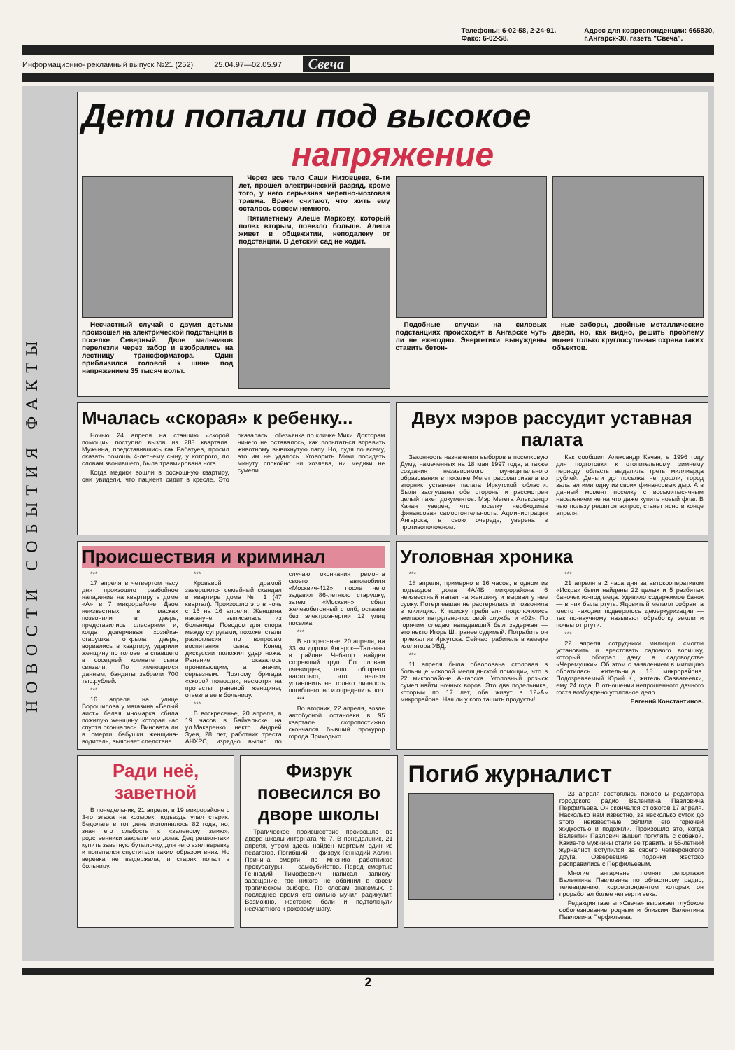Телефоны: 6-02-58, 2-24-91.
Факс: 6-02-58.
Адрес для корреспонденции: 665830,
г.Ангарск-30, газета "Свеча".
Информационно- рекламный выпуск №21 (252) 25.04.97—02.05.97 Свеча
НОВОСТИ СОБЫТИЯ ФАКТЫ
Дети попали под высокое
напряжение
Несчастный случай с двумя детьми произошел на электрической подстанции в поселке Северный. Двое мальчиков перелезли через забор и взобрались на лестницу трансформатора. Один приблизился головой к шине под напряжением 35 тысяч вольт.
Через все тело Саши Низовцева, 6-ти лет, прошел электрический разряд, кроме того, у него серьезная черепно-мозговая травма. Врачи считают, что жить ему осталось совсем немного.
Пятилетнему Алеше Маркову, который полез вторым, повезло больше. Алеша живет в общежитии, неподалеку от подстанции. В детский сад не ходит.
Подобные случаи на силовых подстанциях происходят в Ангарске чуть ли не ежегодно. Энергетики вынуждены ставить бетон-
ные заборы, двойные металлические двери, но, как видно, решить проблему может только круглосуточная охрана таких объектов.
Мчалась «скорая» к ребенку...
Ночью 24 апреля на станцию «скорой помощи» поступил вызов из 283 квартала. Мужчина, представившись как Рабатуев, просил оказать помощь 4-летнему сыну, у которого, по словам звонившего, была травмирована нога.
Когда медики вошли в роскошную квартиру, они увидели, что пациент сидит в кресле. Это оказалась... обезьянка по кличке Мики. Докторам ничего не оставалось, как попытаться вправить животному вывихнутую лапу. Но, судя по всему, это им не удалось. Уговорить Мики посидеть минуту спокойно ни хозяева, ни медики не сумели.
Двух мэров рассудит уставная палата
Законность назначения выборов в поселковую Думу, намеченных на 18 мая 1997 года, а также создания независимого муниципального образования в поселке Мегет рассматривала во вторник уставная палата Иркутской области. Были заслушаны обе стороны и рассмотрен целый пакет документов. Мэр Мегета Александр Качан уверен, что поселку необходима финансовая самостоятельность. Администрация Ангарска, в свою очередь, уверена в противоположном.
Как сообщил Александр Качан, в 1996 году для подготовки к отопительному зимнему периоду область выделила треть миллиарда рублей. Деньги до поселка не дошли, город залатал ими одну из своих финансовых дыр. А в данный момент поселку с восьмитысячным населением не на что даже купить новый флаг. В чью пользу решится вопрос, станет ясно в конце апреля.
Происшествия и криминал
***
17 апреля в четвертом часу дня произошло разбойное нападение на квартиру в доме «А» в 7 микрорайоне. Двое неизвестных в масках позвонили в дверь, представились слесарями и, когда доверчивая хозяйка-старушка открыла дверь, ворвались в квартиру, ударили женщину по голове, а спавшего в соседней комнате сына связали. По имеющимся данным, бандиты забрали 700 тыс.рублей.
***
16 апреля на улице Ворошилова у магазина «Белый аист» белая иномарка сбила пожилую женщину, которая час спустя скончалась. Виновата ли в смерти бабушки женщина-водитель, выясняет следствие.
***
Кровавой драмой завершился семейный скандал в квартире дома № 1 (47 квартал). Произошло это в ночь с 15 на 16 апреля. Женщина накануне выписалась из больницы. Поводом для спора между супругами, похоже, стали разногласия по вопросам воспитания сына. Конец дискуссии положил удар ножа. Ранение оказалось проникающим, а значит, серьезным. Поэтому бригада «скорой помощи», несмотря на протесты раненой женщины, отвезла ее в больницу.
***
В воскресенье, 20 апреля, в 19 часов в Байкальске на ул.Макаренко некто Андрей Зуев, 28 лет, работник треста АНХРС, изрядно выпил по случаю окончания ремонта своего автомобиля «Москвич-412», после чего задавил 86-летнюю старушку, затем «Москвич» сбил железобетонный столб, оставив без электроэнергии 12 улиц поселка.
***
В воскресенье, 20 апреля, на 33 км дороги Ангарск—Тальяны в районе Чебагор найден сгоревший труп. По словам очевидцев, тело обгорело настолько, что нельзя установить не только личность погибшего, но и определить пол.
***
Во вторник, 22 апреля, возле автобусной остановки в 95 квартале скоропостижно скончался бывший прокурор города Приходько.
Уголовная хроника
***
18 апреля, примерно в 16 часов, в одном из подъездов дома 4А/4Б микрорайона 6 неизвестный напал на женщину и вырвал у нее сумку. Потерпевшая не растерялась и позвонила в милицию. К поиску грабителя подключились экипажи патрульно-постовой службы и «02». По горячим следам нападавший был задержан — это некто Игорь Ш., ранее судимый. Пограбить он приехал из Иркутска. Сейчас грабитель в камере изолятора УВД.
***
11 апреля была обворована столовая в больнице «скорой медицинской помощи», что в 22 микрорайоне Ангарска. Уголовный розыск сумел найти ночных воров. Это два подельника, которым по 17 лет, оба живут в 12»А» микрорайоне. Нашли у кого тащить продукты!
***
21 апреля в 2 часа дня за автокооперативом «Искра» были найдены 22 целых и 5 разбитых баночек из-под меда. Удивило содержимое банок — в них была ртуть. Ядовитый металл собран, а место находки подверглось демеркуризации — так по-научному называют обработку земли и почвы от ртути.
***
22 апреля сотрудники милиции смогли установить и арестовать садового воришку, который обокрал дачу в садоводстве «Черемушки». Об этом с заявлением в милицию обратилась жительница 18 микрорайона. Подозреваемый Юрий К., житель Савватеевки, ему 24 года. В отношении непрошенного дачного гостя возбуждено уголовное дело.
Евгений Константинов.
Ради неё, заветной
В понедельник, 21 апреля, в 19 микрорайоне с 3-го этажа на козырек подъезда упал старик. Бедолаге в тот день исполнилось 82 года, но, зная его слабость к «зеленому змию», родственники закрыли его дома. Дед решил-таки купить заветную бутылочку, для чего взял веревку и попытался спуститься таким образом вниз. Но веревка не выдержала, и старик попал в больницу.
Физрук повесился во дворе школы
Трагическое происшествие произошло во дворе школы-интерната № 7. В понедельник, 21 апреля, утром здесь найден мертвым один из педагогов. Погибший — физрук Геннадий Холин. Причина смерти, по мнению работников прокуратуры, — самоубийство. Перед смертью Геннадий Тимофеевич написал записку-завещание, где никого не обвинил в своем трагическом выборе. По словам знакомых, в последнее время его сильно мучил радикулит. Возможно, жестокие боли и подтолкнули несчастного к роковому шагу.
Погиб журналист
23 апреля состоялись похороны редактора городского радио Валентина Павловича Перфильева. Он скончался от ожогов 17 апреля. Насколько нам известно, за несколько суток до этого неизвестные облили его горючей жидкостью и подожгли. Произошло это, когда Валентин Павлович вышел погулять с собакой. Какие-то мужчины стали ее травить, и 55-летний журналист вступился за своего четвероногого друга. Озверевшие подонки жестоко расправились с Перфильевым.
Многие ангарчане помнят репортажи Валентина Павловича по областному радио, телевидению, корреспондентом которых он проработал более четверти века.
Редакция газеты «Свеча» выражает глубокое соболезнование родным и близким Валентина Павловича Перфильева.
2